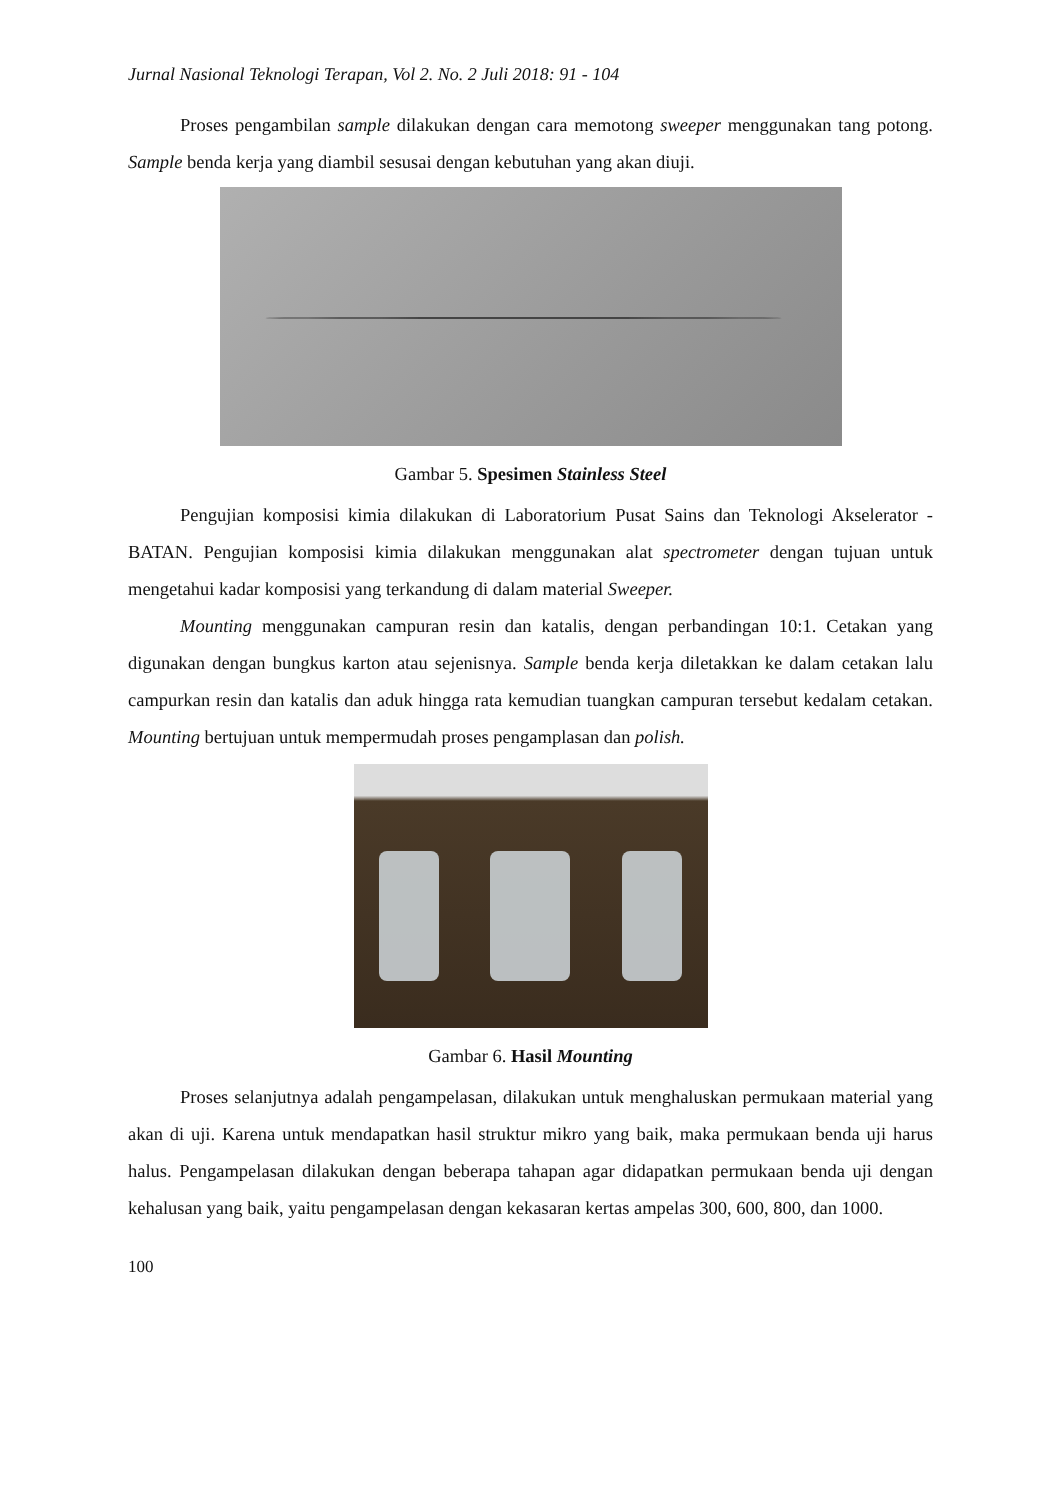Jurnal Nasional Teknologi Terapan, Vol 2. No. 2 Juli 2018: 91 - 104
Proses pengambilan sample dilakukan dengan cara memotong sweeper menggunakan tang potong. Sample benda kerja yang diambil sesusai dengan kebutuhan yang akan diuji.
Gambar 5. Spesimen Stainless Steel
Pengujian komposisi kimia dilakukan di Laboratorium Pusat Sains dan Teknologi Akselerator - BATAN. Pengujian komposisi kimia dilakukan menggunakan alat spectrometer dengan tujuan untuk mengetahui kadar komposisi yang terkandung di dalam material Sweeper.
Mounting menggunakan campuran resin dan katalis, dengan perbandingan 10:1. Cetakan yang digunakan dengan bungkus karton atau sejenisnya. Sample benda kerja diletakkan ke dalam cetakan lalu campurkan resin dan katalis dan aduk hingga rata kemudian tuangkan campuran tersebut kedalam cetakan. Mounting bertujuan untuk mempermudah proses pengamplasan dan polish.
Gambar 6. Hasil Mounting
Proses selanjutnya adalah pengampelasan, dilakukan untuk menghaluskan permukaan material yang akan di uji. Karena untuk mendapatkan hasil struktur mikro yang baik, maka permukaan benda uji harus halus. Pengampelasan dilakukan dengan beberapa tahapan agar didapatkan permukaan benda uji dengan kehalusan yang baik, yaitu pengampelasan dengan kekasaran kertas ampelas 300, 600, 800, dan 1000.
100